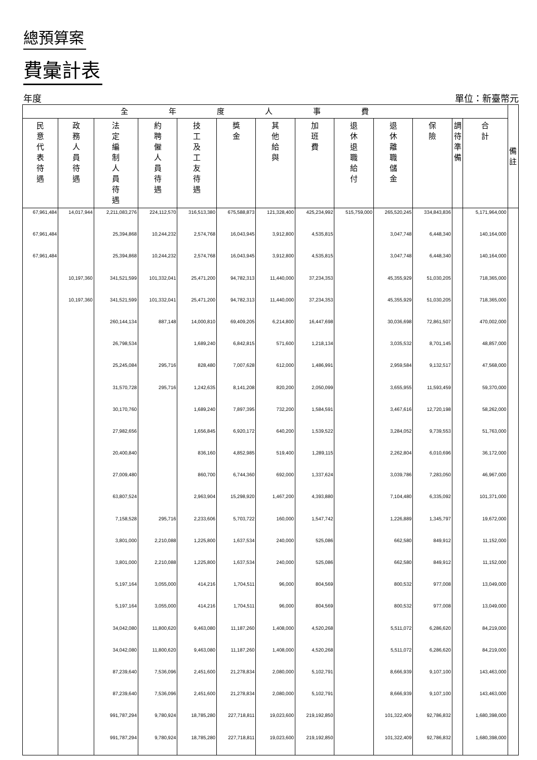總預算案
費彙計表
年度 單位：新臺幣元
| 全年度人事費 | | | | | | | | | | | | | 備 註 |
| --- | --- | --- | --- | --- | --- | --- | --- | --- | --- | --- | --- | --- | --- |
| 民 意 代 表 待 遇 | 政 務 人 員 待 遇 | 法 定 編 制 人 員 待 遇 | 約 聘 僱 人 員 待 遇 | 技 工 及 工 友 待 遇 | 獎 金 | 其 他 給 與 | 加 班 費 | 退 休 退 職 給 付 | 退 休 離 職 儲 金 | 保 險 | 調 待 準 備 | 合 計 | |
| 67,961,484 | 14,017,944 | 2,211,083,276 | 224,112,570 | 316,513,380 | 675,588,873 | 121,328,400 | 425,234,992 | 515,759,000 | 265,520,245 | 334,843,836 | | 5,171,964,000 | |
| 67,961,484 | | 25,394,868 | 10,244,232 | 2,574,768 | 16,043,945 | 3,912,800 | 4,535,815 | | 3,047,748 | 6,448,340 | | 140,164,000 | |
| 67,961,484 | | 25,394,868 | 10,244,232 | 2,574,768 | 16,043,945 | 3,912,800 | 4,535,815 | | 3,047,748 | 6,448,340 | | 140,164,000 | |
| | 10,197,360 | 341,521,599 | 101,332,041 | 25,471,200 | 94,782,313 | 11,440,000 | 37,234,353 | | 45,355,929 | 51,030,205 | | 718,365,000 | |
| | 10,197,360 | 341,521,599 | 101,332,041 | 25,471,200 | 94,782,313 | 11,440,000 | 37,234,353 | | 45,355,929 | 51,030,205 | | 718,365,000 | |
| | | 260,144,134 | 887,148 | 14,000,810 | 69,409,205 | 6,214,800 | 16,447,698 | | 30,036,698 | 72,861,507 | | 470,002,000 | |
| | | 26,798,534 | | 1,689,240 | 6,842,815 | 571,600 | 1,218,134 | | 3,035,532 | 8,701,145 | | 48,857,000 | |
| | | 25,245,084 | 295,716 | 828,480 | 7,007,628 | 612,000 | 1,486,991 | | 2,959,584 | 9,132,517 | | 47,568,000 | |
| | | 31,570,728 | 295,716 | 1,242,635 | 8,141,208 | 820,200 | 2,050,099 | | 3,655,955 | 11,593,459 | | 59,370,000 | |
| | | 30,170,760 | | 1,689,240 | 7,897,395 | 732,200 | 1,584,591 | | 3,467,616 | 12,720,198 | | 58,262,000 | |
| | | 27,982,656 | | 1,656,845 | 6,920,172 | 640,200 | 1,539,522 | | 3,284,052 | 9,739,553 | | 51,763,000 | |
| | | 20,400,840 | | 836,160 | 4,852,985 | 519,400 | 1,289,115 | | 2,262,804 | 6,010,696 | | 36,172,000 | |
| | | 27,009,480 | | 860,700 | 6,744,360 | 692,000 | 1,337,624 | | 3,039,786 | 7,283,050 | | 46,967,000 | |
| | | 63,807,524 | | 2,963,904 | 15,298,920 | 1,467,200 | 4,393,880 | | 7,104,480 | 6,335,092 | | 101,371,000 | |
| | | 7,158,528 | 295,716 | 2,233,606 | 5,703,722 | 160,000 | 1,547,742 | | 1,226,889 | 1,345,797 | | 19,672,000 | |
| | | 3,801,000 | 2,210,088 | 1,225,800 | 1,637,534 | 240,000 | 525,086 | | 662,580 | 849,912 | | 11,152,000 | |
| | | 3,801,000 | 2,210,088 | 1,225,800 | 1,637,534 | 240,000 | 525,086 | | 662,580 | 849,912 | | 11,152,000 | |
| | | 5,197,164 | 3,055,000 | 414,216 | 1,704,511 | 96,000 | 804,569 | | 800,532 | 977,008 | | 13,049,000 | |
| | | 5,197,164 | 3,055,000 | 414,216 | 1,704,511 | 96,000 | 804,569 | | 800,532 | 977,008 | | 13,049,000 | |
| | | 34,042,080 | 11,800,620 | 9,463,080 | 11,187,260 | 1,408,000 | 4,520,268 | | 5,511,072 | 6,286,620 | | 84,219,000 | |
| | | 34,042,080 | 11,800,620 | 9,463,080 | 11,187,260 | 1,408,000 | 4,520,268 | | 5,511,072 | 6,286,620 | | 84,219,000 | |
| | | 87,239,640 | 7,536,096 | 2,451,600 | 21,278,834 | 2,080,000 | 5,102,791 | | 8,666,939 | 9,107,100 | | 143,463,000 | |
| | | 87,239,640 | 7,536,096 | 2,451,600 | 21,278,834 | 2,080,000 | 5,102,791 | | 8,666,939 | 9,107,100 | | 143,463,000 | |
| | | 991,787,294 | 9,780,924 | 18,785,280 | 227,718,811 | 19,023,600 | 219,192,850 | | 101,322,409 | 92,786,832 | | 1,680,398,000 | |
| | | 991,787,294 | 9,780,924 | 18,785,280 | 227,718,811 | 19,023,600 | 219,192,850 | | 101,322,409 | 92,786,832 | | 1,680,398,000 | |